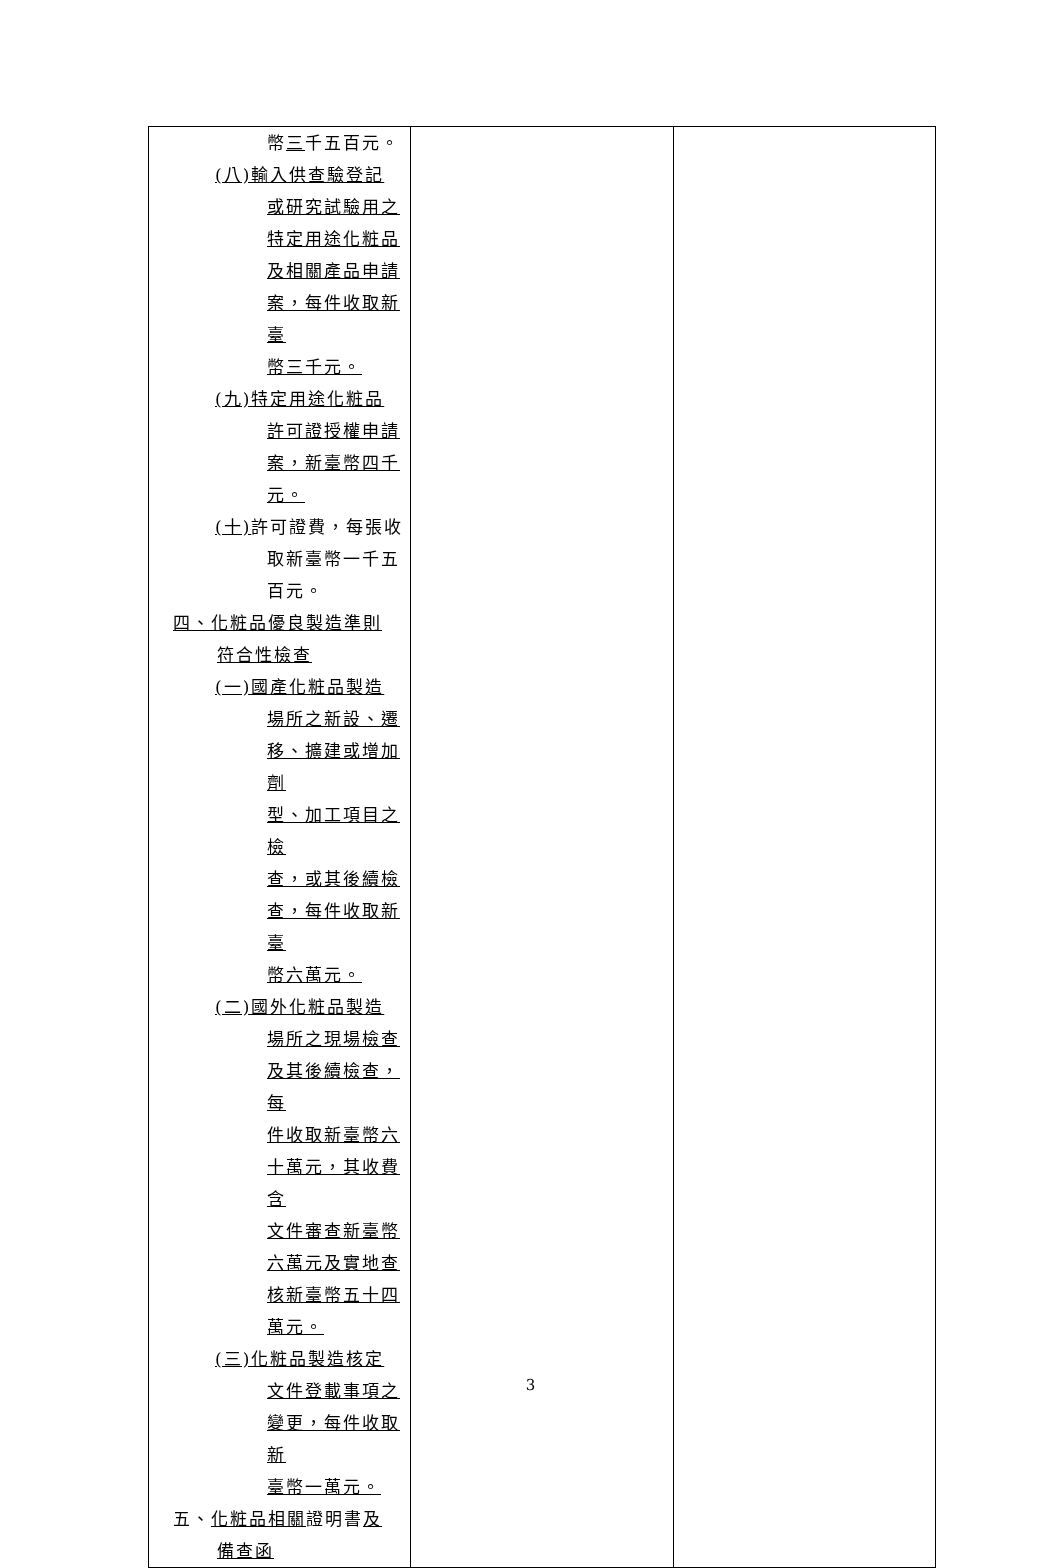| 幣 三 千五百元。 (八)輸入供查驗登記 或研究試驗用之 特定用途化粧品 及相關產品申請 案，每件收取新臺 幣三千元。 (九)特定用途化粧品 許可證授權申請 案，新臺幣四千 元。 (十) 許可證費，每張收 取新臺幣一千五 百元。 四、化粧品優良製造準則 符合性檢查 (一)國產化粧品製造 場所之新設、遷 移、擴建或增加劑 型、加工項目之檢 查，或其後續檢 查，每件收取新臺 幣六萬元。 (二)國外化粧品製造 場所之現場檢查 及其後續檢查，每 件收取新臺幣六 十萬元，其收費含 文件審查新臺幣 六萬元及實地查 核新臺幣五十四 萬元。 (三)化粧品製造核定 文件登載事項之 變更，每件收取新 臺幣一萬元。 五、 化粧品相關 證明書 及 備查函 | | |
3